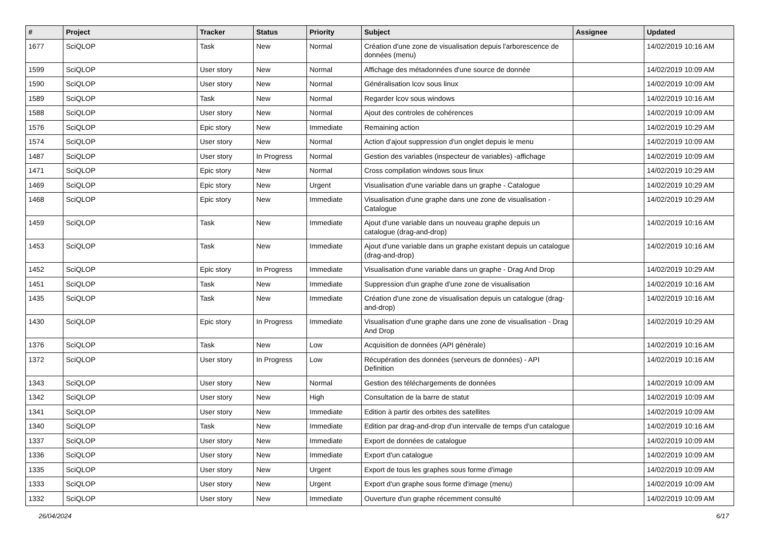| # | Project | Tracker | Status | Priority | Subject | Assignee | Updated |
| --- | --- | --- | --- | --- | --- | --- | --- |
| 1677 | SciQLOP | Task | New | Normal | Création d'une zone de visualisation depuis l'arborescence de données (menu) | | 14/02/2019 10:16 AM |
| 1599 | SciQLOP | User story | New | Normal | Affichage des métadonnées d'une source de donnée | | 14/02/2019 10:09 AM |
| 1590 | SciQLOP | User story | New | Normal | Généralisation lcov sous linux | | 14/02/2019 10:09 AM |
| 1589 | SciQLOP | Task | New | Normal | Regarder lcov sous windows | | 14/02/2019 10:16 AM |
| 1588 | SciQLOP | User story | New | Normal | Ajout des controles de cohérences | | 14/02/2019 10:09 AM |
| 1576 | SciQLOP | Epic story | New | Immediate | Remaining action | | 14/02/2019 10:29 AM |
| 1574 | SciQLOP | User story | New | Normal | Action d'ajout suppression d'un onglet depuis le menu | | 14/02/2019 10:09 AM |
| 1487 | SciQLOP | User story | In Progress | Normal | Gestion des variables (inspecteur de variables) -affichage | | 14/02/2019 10:09 AM |
| 1471 | SciQLOP | Epic story | New | Normal | Cross compilation windows sous linux | | 14/02/2019 10:29 AM |
| 1469 | SciQLOP | Epic story | New | Urgent | Visualisation d'une variable dans un graphe - Catalogue | | 14/02/2019 10:29 AM |
| 1468 | SciQLOP | Epic story | New | Immediate | Visualisation d'une graphe dans une zone de visualisation - Catalogue | | 14/02/2019 10:29 AM |
| 1459 | SciQLOP | Task | New | Immediate | Ajout d'une variable dans un nouveau graphe depuis un catalogue (drag-and-drop) | | 14/02/2019 10:16 AM |
| 1453 | SciQLOP | Task | New | Immediate | Ajout d'une variable dans un graphe existant depuis un catalogue (drag-and-drop) | | 14/02/2019 10:16 AM |
| 1452 | SciQLOP | Epic story | In Progress | Immediate | Visualisation d'une variable dans un graphe - Drag And Drop | | 14/02/2019 10:29 AM |
| 1451 | SciQLOP | Task | New | Immediate | Suppression d'un graphe d'une zone de visualisation | | 14/02/2019 10:16 AM |
| 1435 | SciQLOP | Task | New | Immediate | Création d'une zone de visualisation depuis un catalogue (drag-and-drop) | | 14/02/2019 10:16 AM |
| 1430 | SciQLOP | Epic story | In Progress | Immediate | Visualisation d'une graphe dans une zone de visualisation - Drag And Drop | | 14/02/2019 10:29 AM |
| 1376 | SciQLOP | Task | New | Low | Acquisition de données (API générale) | | 14/02/2019 10:16 AM |
| 1372 | SciQLOP | User story | In Progress | Low | Récupération des données (serveurs de données) - API Definition | | 14/02/2019 10:16 AM |
| 1343 | SciQLOP | User story | New | Normal | Gestion des téléchargements de données | | 14/02/2019 10:09 AM |
| 1342 | SciQLOP | User story | New | High | Consultation de la barre de statut | | 14/02/2019 10:09 AM |
| 1341 | SciQLOP | User story | New | Immediate | Edition à partir des orbites des satellites | | 14/02/2019 10:09 AM |
| 1340 | SciQLOP | Task | New | Immediate | Edition par drag-and-drop d'un intervalle de temps d'un catalogue | | 14/02/2019 10:16 AM |
| 1337 | SciQLOP | User story | New | Immediate | Export de données de catalogue | | 14/02/2019 10:09 AM |
| 1336 | SciQLOP | User story | New | Immediate | Export d'un catalogue | | 14/02/2019 10:09 AM |
| 1335 | SciQLOP | User story | New | Urgent | Export de tous les graphes sous forme d'image | | 14/02/2019 10:09 AM |
| 1333 | SciQLOP | User story | New | Urgent | Export d'un graphe sous forme d'image (menu) | | 14/02/2019 10:09 AM |
| 1332 | SciQLOP | User story | New | Immediate | Ouverture d'un graphe récemment consulté | | 14/02/2019 10:09 AM |
26/04/2024 6/17